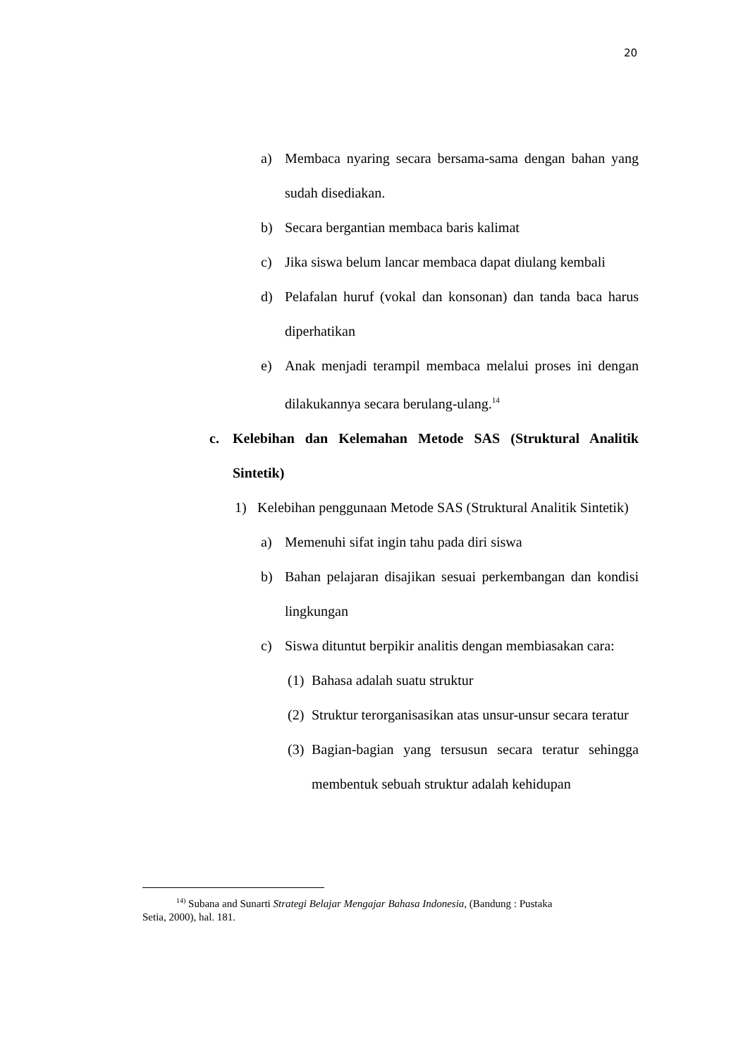20
a) Membaca nyaring secara bersama-sama dengan bahan yang sudah disediakan.
b) Secara bergantian membaca baris kalimat
c) Jika siswa belum lancar membaca dapat diulang kembali
d) Pelafalan huruf (vokal dan konsonan) dan tanda baca harus diperhatikan
e) Anak menjadi terampil membaca melalui proses ini dengan dilakukannya secara berulang-ulang.<sup>14</sup>
c. Kelebihan dan Kelemahan Metode SAS (Struktural Analitik Sintetik)
1) Kelebihan penggunaan Metode SAS (Struktural Analitik Sintetik)
a) Memenuhi sifat ingin tahu pada diri siswa
b) Bahan pelajaran disajikan sesuai perkembangan dan kondisi lingkungan
c) Siswa dituntut berpikir analitis dengan membiasakan cara:
(1) Bahasa adalah suatu struktur
(2) Struktur terorganisasikan atas unsur-unsur secara teratur
(3) Bagian-bagian yang tersusun secara teratur sehingga membentuk sebuah struktur adalah kehidupan
<sup>14)</sup> Subana and Sunarti Strategi Belajar Mengajar Bahasa Indonesia, (Bandung : Pustaka
Setia, 2000), hal. 181.